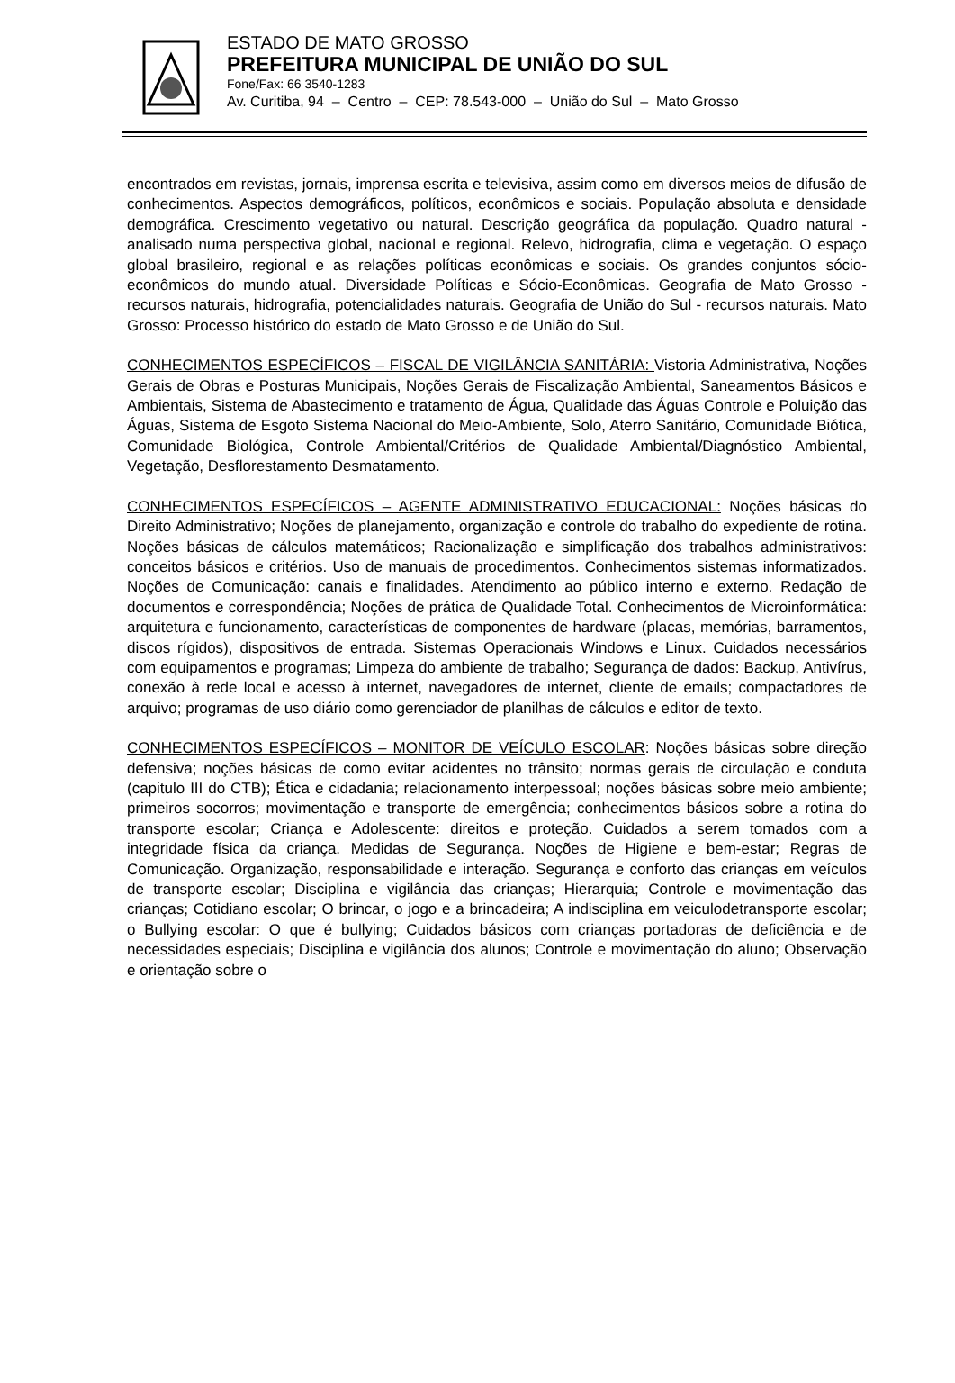ESTADO DE MATO GROSSO
PREFEITURA MUNICIPAL DE UNIÃO DO SUL
Fone/Fax: 66 3540-1283
Av. Curitiba, 94 – Centro – CEP: 78.543-000 – União do Sul – Mato Grosso
encontrados em revistas, jornais, imprensa escrita e televisiva, assim como em diversos meios de difusão de conhecimentos. Aspectos demográficos, políticos, econômicos e sociais. População absoluta e densidade demográfica. Crescimento vegetativo ou natural. Descrição geográfica da população. Quadro natural - analisado numa perspectiva global, nacional e regional. Relevo, hidrografia, clima e vegetação. O espaço global brasileiro, regional e as relações políticas econômicas e sociais. Os grandes conjuntos sócio-econômicos do mundo atual. Diversidade Políticas e Sócio-Econômicas. Geografia de Mato Grosso - recursos naturais, hidrografia, potencialidades naturais. Geografia de União do Sul - recursos naturais. Mato Grosso: Processo histórico do estado de Mato Grosso e de União do Sul.
CONHECIMENTOS ESPECÍFICOS – FISCAL DE VIGILÂNCIA SANITÁRIA: Vistoria Administrativa, Noções Gerais de Obras e Posturas Municipais, Noções Gerais de Fiscalização Ambiental, Saneamentos Básicos e Ambientais, Sistema de Abastecimento e tratamento de Água, Qualidade das Águas Controle e Poluição das Águas, Sistema de Esgoto Sistema Nacional do Meio-Ambiente, Solo, Aterro Sanitário, Comunidade Biótica, Comunidade Biológica, Controle Ambiental/Critérios de Qualidade Ambiental/Diagnóstico Ambiental, Vegetação, Desflorestamento Desmatamento.
CONHECIMENTOS ESPECÍFICOS – AGENTE ADMINISTRATIVO EDUCACIONAL: Noções básicas do Direito Administrativo; Noções de planejamento, organização e controle do trabalho do expediente de rotina. Noções básicas de cálculos matemáticos; Racionalização e simplificação dos trabalhos administrativos: conceitos básicos e critérios. Uso de manuais de procedimentos. Conhecimentos sistemas informatizados. Noções de Comunicação: canais e finalidades. Atendimento ao público interno e externo. Redação de documentos e correspondência; Noções de prática de Qualidade Total. Conhecimentos de Microinformática: arquitetura e funcionamento, características de componentes de hardware (placas, memórias, barramentos, discos rígidos), dispositivos de entrada. Sistemas Operacionais Windows e Linux. Cuidados necessários com equipamentos e programas; Limpeza do ambiente de trabalho; Segurança de dados: Backup, Antivírus, conexão à rede local e acesso à internet, navegadores de internet, cliente de emails; compactadores de arquivo; programas de uso diário como gerenciador de planilhas de cálculos e editor de texto.
CONHECIMENTOS ESPECÍFICOS – MONITOR DE VEÍCULO ESCOLAR: Noções básicas sobre direção defensiva; noções básicas de como evitar acidentes no trânsito; normas gerais de circulação e conduta (capitulo III do CTB); Ética e cidadania; relacionamento interpessoal; noções básicas sobre meio ambiente; primeiros socorros; movimentação e transporte de emergência; conhecimentos básicos sobre a rotina do transporte escolar; Criança e Adolescente: direitos e proteção. Cuidados a serem tomados com a integridade física da criança. Medidas de Segurança. Noções de Higiene e bem-estar; Regras de Comunicação. Organização, responsabilidade e interação. Segurança e conforto das crianças em veículos de transporte escolar; Disciplina e vigilância das crianças; Hierarquia; Controle e movimentação das crianças; Cotidiano escolar; O brincar, o jogo e a brincadeira; A indisciplina em veiculodetransporte escolar; o Bullying escolar: O que é bullying; Cuidados básicos com crianças portadoras de deficiência e de necessidades especiais; Disciplina e vigilância dos alunos; Controle e movimentação do aluno; Observação e orientação sobre o